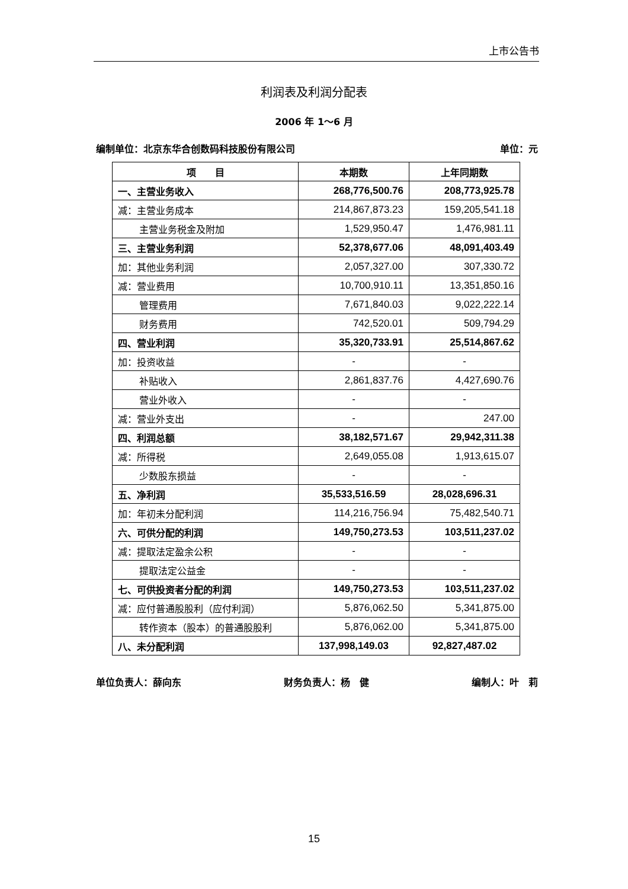上市公告书
利润表及利润分配表
2006 年 1～6 月
编制单位：北京东华合创数码科技股份有限公司 单位：元
| 项 目 | 本期数 | 上年同期数 |
| --- | --- | --- |
| 一、主营业务收入 | 268,776,500.76 | 208,773,925.78 |
| 减：主营业务成本 | 214,867,873.23 | 159,205,541.18 |
| 主营业务税金及附加 | 1,529,950.47 | 1,476,981.11 |
| 三、主营业务利润 | 52,378,677.06 | 48,091,403.49 |
| 加：其他业务利润 | 2,057,327.00 | 307,330.72 |
| 减：营业费用 | 10,700,910.11 | 13,351,850.16 |
| 管理费用 | 7,671,840.03 | 9,022,222.14 |
| 财务费用 | 742,520.01 | 509,794.29 |
| 四、营业利润 | 35,320,733.91 | 25,514,867.62 |
| 加：投资收益 | - | - |
| 补贴收入 | 2,861,837.76 | 4,427,690.76 |
| 营业外收入 | - | - |
| 减：营业外支出 | - | 247.00 |
| 四、利润总额 | 38,182,571.67 | 29,942,311.38 |
| 减：所得税 | 2,649,055.08 | 1,913,615.07 |
| 少数股东损益 | - | - |
| 五、净利润 | 35,533,516.59 | 28,028,696.31 |
| 加：年初未分配利润 | 114,216,756.94 | 75,482,540.71 |
| 六、可供分配的利润 | 149,750,273.53 | 103,511,237.02 |
| 减：提取法定盈余公积 | - | - |
| 提取法定公益金 | - | - |
| 七、可供投资者分配的利润 | 149,750,273.53 | 103,511,237.02 |
| 减：应付普通股股利（应付利润） | 5,876,062.50 | 5,341,875.00 |
| 转作资本（股本）的普通股股利 | 5,876,062.00 | 5,341,875.00 |
| 八、未分配利润 | 137,998,149.03 | 92,827,487.02 |
单位负责人：薛向东 财务负责人：杨　健 编制人：叶　莉
15